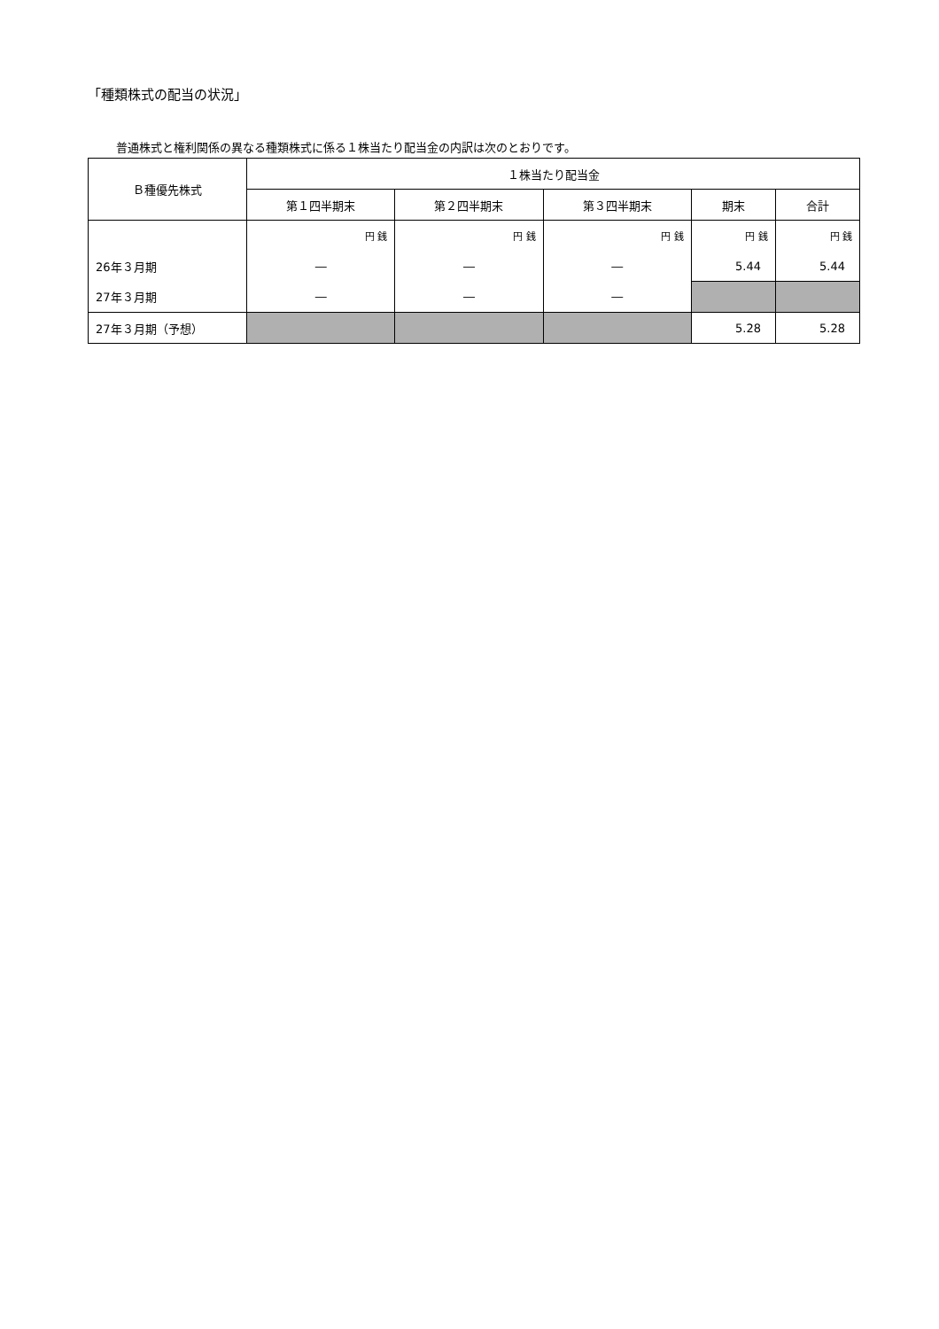「種類株式の配当の状況」
普通株式と権利関係の異なる種類株式に係る１株当たり配当金の内訳は次のとおりです。
| Ｂ種優先株式 | １株当たり配当金 | | | | |
| --- | --- | --- | --- | --- | --- |
| | 第１四半期末 | 第２四半期末 | 第３四半期末 | 期末 | 合計 |
| | 円 銭 | 円 銭 | 円 銭 | 円 銭 | 円 銭 |
| 26年３月期 | ― | ― | ― | 5.44 | 5.44 |
| 27年３月期 | ― | ― | ― | | |
| 27年３月期（予想） | | | | 5.28 | 5.28 |